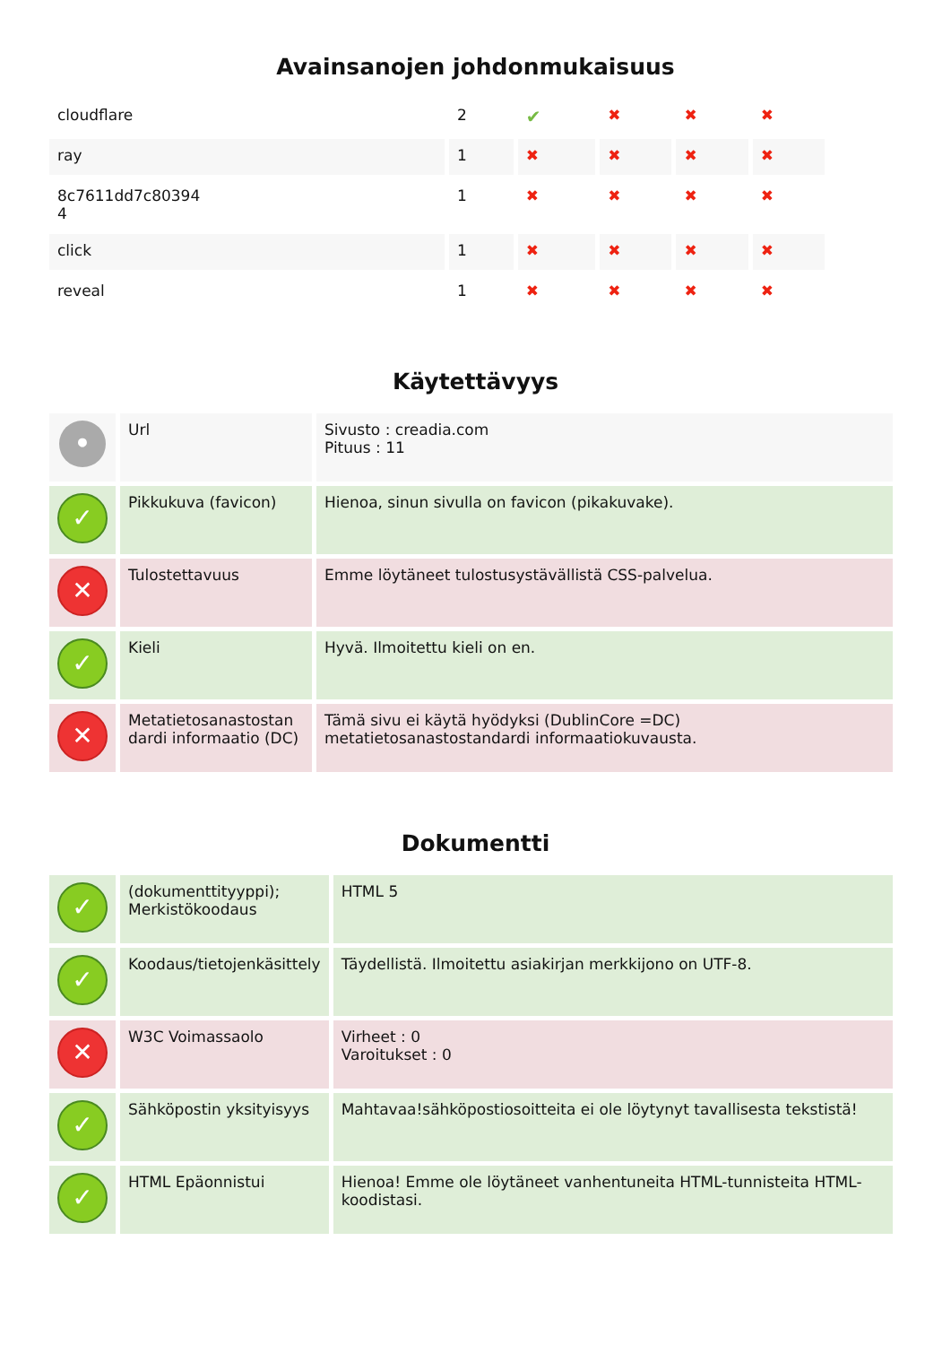Avainsanojen johdonmukaisuus
| cloudflare | 2 | ✔ | ✖ | ✖ | ✖ |
| ray | 1 | ✖ | ✖ | ✖ | ✖ |
| 8c7611dd7c80394 4 | 1 | ✖ | ✖ | ✖ | ✖ |
| click | 1 | ✖ | ✖ | ✖ | ✖ |
| reveal | 1 | ✖ | ✖ | ✖ | ✖ |
Käytettävyys
| • | Url | Sivusto : creadia.com Pituus : 11 |
| ✓ | Pikkukuva (favicon) | Hienoa, sinun sivulla on favicon (pikakuvake). |
| ✕ | Tulostettavuus | Emme löytäneet tulostusystävällistä CSS-palvelua. |
| ✓ | Kieli | Hyvä. Ilmoitettu kieli on en. |
| ✕ | Metatietosanastostan dardi informaatio (DC) | Tämä sivu ei käytä hyödyksi (DublinCore =DC) metatietosanastostandardi informaatiokuvausta. |
Dokumentti
| ✓ | (dokumenttityyppi); Merkistökoodaus | HTML 5 |
| ✓ | Koodaus/tietojenkäsittely | Täydellistä. Ilmoitettu asiakirjan merkkijono on UTF-8. |
| ✕ | W3C Voimassaolo | Virheet : 0 Varoitukset : 0 |
| ✓ | Sähköpostin yksityisyys | Mahtavaa!sähköpostiosoitteita ei ole löytynyt tavallisesta tekstistä! |
| ✓ | HTML Epäonnistui | Hienoa! Emme ole löytäneet vanhentuneita HTML-tunnisteita HTML-koodistasi. |